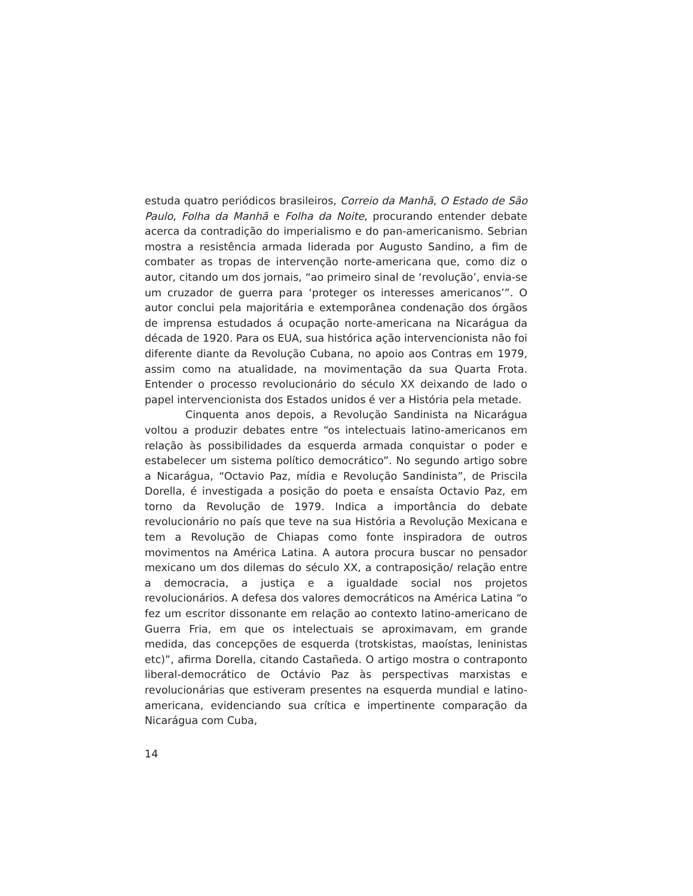estuda quatro periódicos brasileiros, Correio da Manhã, O Estado de São Paulo, Folha da Manhã e Folha da Noite, procurando entender debate acerca da contradição do imperialismo e do pan-americanismo. Sebrian mostra a resistência armada liderada por Augusto Sandino, a fim de combater as tropas de intervenção norte-americana que, como diz o autor, citando um dos jornais, “ao primeiro sinal de ‘revolução’, envia-se um cruzador de guerra para ‘proteger os interesses americanos’”. O autor conclui pela majoritária e extemporânea condenação dos órgãos de imprensa estudados á ocupação norte-americana na Nicarágua da década de 1920. Para os EUA, sua histórica ação intervencionista não foi diferente diante da Revolução Cubana, no apoio aos Contras em 1979, assim como na atualidade, na movimentação da sua Quarta Frota. Entender o processo revolucionário do século XX deixando de lado o papel intervencionista dos Estados unidos é ver a História pela metade.
Cinquenta anos depois, a Revolução Sandinista na Nicarágua voltou a produzir debates entre “os intelectuais latino-americanos em relação às possibilidades da esquerda armada conquistar o poder e estabelecer um sistema político democrático”. No segundo artigo sobre a Nicarágua, “Octavio Paz, mídia e Revolução Sandinista”, de Priscila Dorella, é investigada a posição do poeta e ensaísta Octavio Paz, em torno da Revolução de 1979. Indica a importância do debate revolucionário no país que teve na sua História a Revolução Mexicana e tem a Revolução de Chiapas como fonte inspiradora de outros movimentos na América Latina. A autora procura buscar no pensador mexicano um dos dilemas do século XX, a contraposição/ relação entre a democracia, a justiça e a igualdade social nos projetos revolucionários. A defesa dos valores democráticos na América Latina “o fez um escritor dissonante em relação ao contexto latino-americano de Guerra Fria, em que os intelectuais se aproximavam, em grande medida, das concepções de esquerda (trotskistas, maoístas, leninistas etc)”, afirma Dorella, citando Castañeda. O artigo mostra o contraponto liberal-democrático de Octávio Paz às perspectivas marxistas e revolucionárias que estiveram presentes na esquerda mundial e latino-americana, evidenciando sua crítica e impertinente comparação da Nicarágua com Cuba,
14